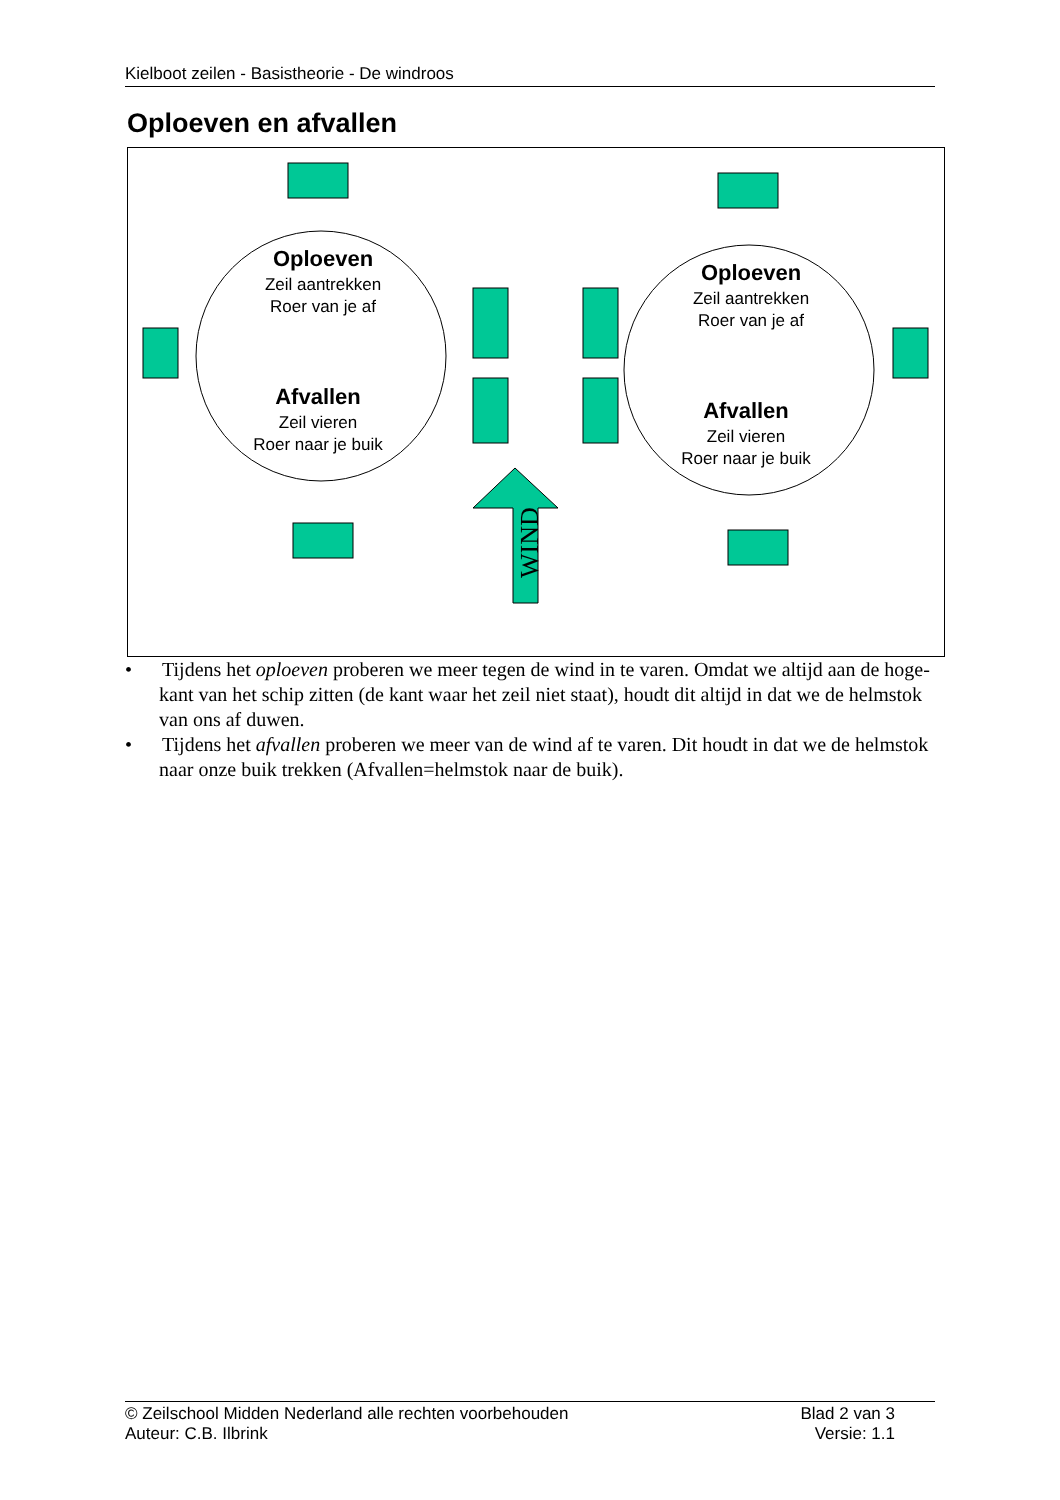Kielboot zeilen - Basistheorie - De windroos
Oploeven en afvallen
Oploeven
Zeil aantrekken
Roer van je af
Afvallen
Zeil vieren
Roer naar je buik
Oploeven
Zeil aantrekken
Roer van je af
Afvallen
Zeil vieren
Roer naar je buik
WIND
• Tijdens het oploeven proberen we meer tegen de wind in te varen. Omdat we altijd aan de hoge-kant van het schip zitten (de kant waar het zeil niet staat), houdt dit altijd in dat we de helmstok van ons af duwen.
• Tijdens het afvallen proberen we meer van de wind af te varen. Dit houdt in dat we de helmstok naar onze buik trekken (Afvallen=helmstok naar de buik).
© Zeilschool Midden Nederland alle rechten voorbehouden
Auteur: C.B. Ilbrink
Blad 2 van 3
Versie: 1.1